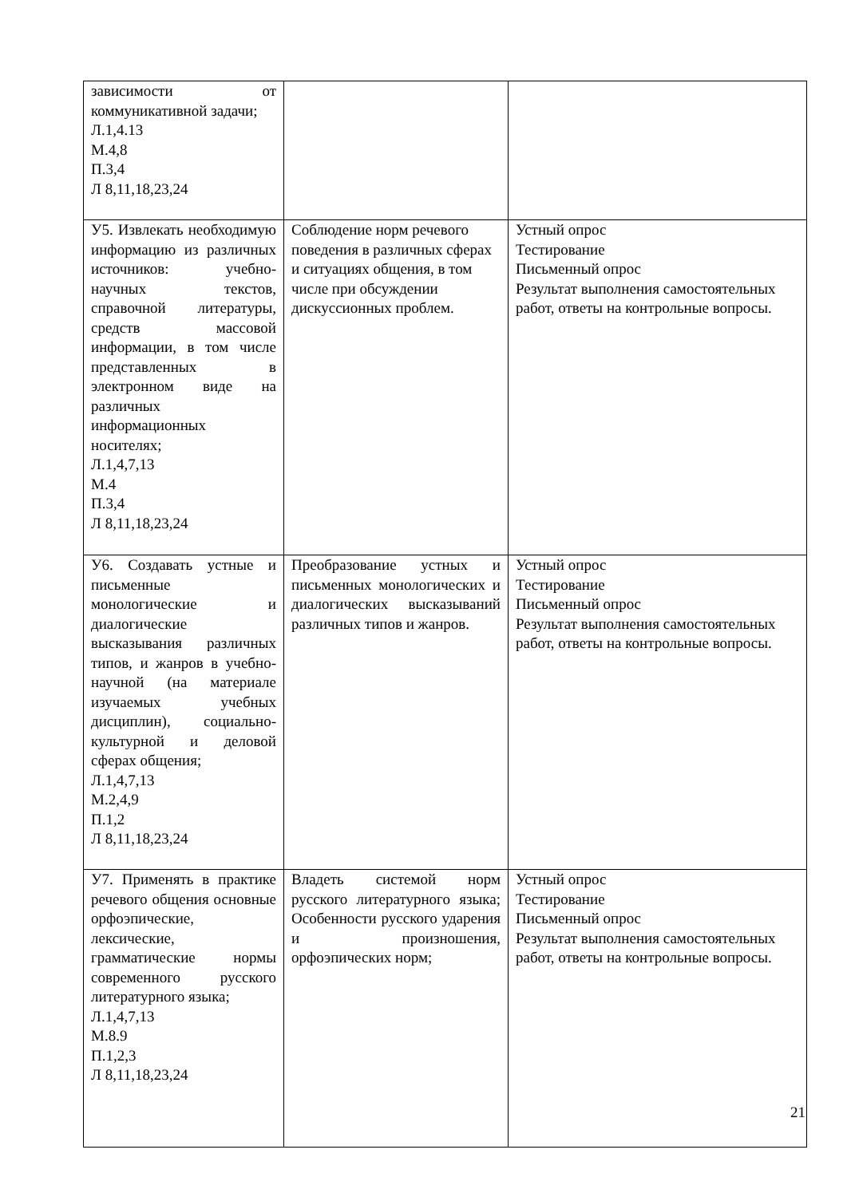| зависимости от коммуникативной задачи; Л.1,4.13 М.4,8 П.3,4 Л 8,11,18,23,24 | | |
| У5. Извлекать необходимую информацию из различных источников: учебно-научных текстов, справочной литературы, средств массовой информации, в том числе представленных в электронном виде на различных информационных носителях; Л.1,4,7,13 М.4 П.3,4 Л 8,11,18,23,24 | Соблюдение норм речевого поведения в различных сферах и ситуациях общения, в том числе при обсуждении дискуссионных проблем. | Устный опрос Тестирование Письменный опрос Результат выполнения самостоятельных работ, ответы на контрольные вопросы. |
| У6. Создавать устные и письменные монологические и диалогические высказывания различных типов, и жанров в учебно-научной (на материале изучаемых учебных дисциплин), социально-культурной и деловой сферах общения; Л.1,4,7,13 М.2,4,9 П.1,2 Л 8,11,18,23,24 | Преобразование устных и письменных монологических и диалогических высказываний различных типов и жанров. | Устный опрос Тестирование Письменный опрос Результат выполнения самостоятельных работ, ответы на контрольные вопросы. |
| У7. Применять в практике речевого общения основные орфоэпические, лексические, грамматические нормы современного русского литературного языка; Л.1,4,7,13 М.8.9 П.1,2,3 Л 8,11,18,23,24 | Владеть системой норм русского литературного языка; Особенности русского ударения и произношения, орфоэпических норм; | Устный опрос Тестирование Письменный опрос Результат выполнения самостоятельных работ, ответы на контрольные вопросы. |
21